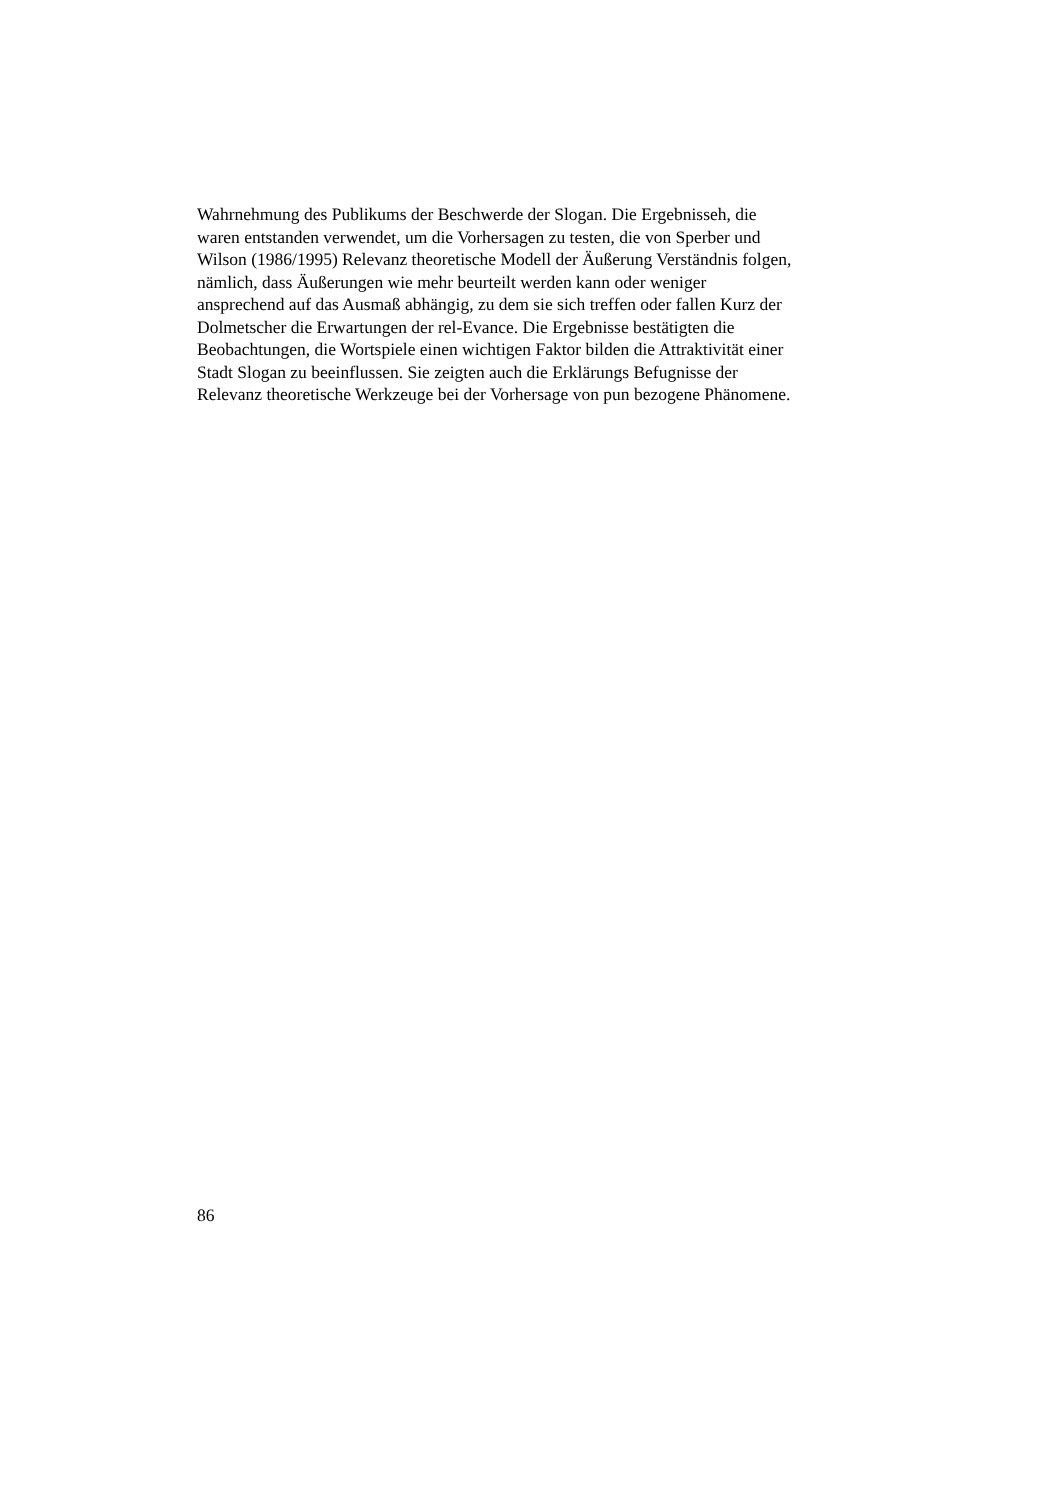Wahrnehmung des Publikums der Beschwerde der Slogan. Die Ergebnisseh, die
waren entstanden verwendet, um die Vorhersagen zu testen, die von Sperber und
Wilson (1986/1995) Relevanz theoretische Modell der Äußerung Verständnis folgen,
nämlich, dass Äußerungen wie mehr beurteilt werden kann oder weniger
ansprechend auf das Ausmaß abhängig, zu dem sie sich treffen oder fallen Kurz der
Dolmetscher die Erwartungen der rel-Evance. Die Ergebnisse bestätigten die
Beobachtungen, die Wortspiele einen wichtigen Faktor bilden die Attraktivität einer
Stadt Slogan zu beeinflussen. Sie zeigten auch die Erklärungs Befugnisse der
Relevanz theoretische Werkzeuge bei der Vorhersage von pun bezogene Phänomene.
86